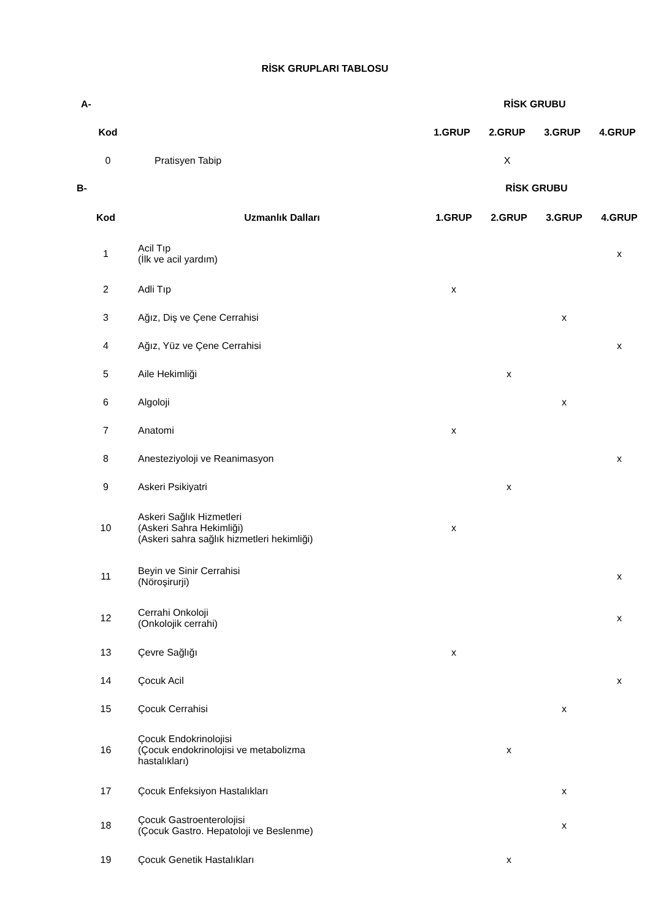RİSK GRUPLARI TABLOSU
| A- | | RİSK GRUBU | | | |
| --- | --- | --- | --- | --- | --- |
| Kod | | 1.GRUP | 2.GRUP | 3.GRUP | 4.GRUP |
| 0 | Pratisyen Tabip | | X | | |
| B- | | RİSK GRUBU | | | |
| --- | --- | --- | --- | --- | --- |
| Kod | Uzmanlık Dalları | 1.GRUP | 2.GRUP | 3.GRUP | 4.GRUP |
| 1 | Acil Tıp (İlk ve acil yardım) | | | | x |
| 2 | Adli Tıp | x | | | |
| 3 | Ağız, Diş ve Çene Cerrahisi | | | x | |
| 4 | Ağız, Yüz ve Çene Cerrahisi | | | | x |
| 5 | Aile Hekimliği | | x | | |
| 6 | Algoloji | | | x | |
| 7 | Anatomi | x | | | |
| 8 | Anesteziyoloji ve Reanimasyon | | | | x |
| 9 | Askeri Psikiyatri | | x | | |
| 10 | Askeri Sağlık Hizmetleri (Askeri Sahra Hekimliği) (Askeri sahra sağlık hizmetleri hekimliği) | x | | | |
| 11 | Beyin ve Sinir Cerrahisi (Nöroşirurji) | | | | x |
| 12 | Cerrahi Onkoloji (Onkolojik cerrahi) | | | | x |
| 13 | Çevre Sağlığı | x | | | |
| 14 | Çocuk Acil | | | | x |
| 15 | Çocuk Cerrahisi | | | x | |
| 16 | Çocuk Endokrinolojisi (Çocuk endokrinolojisi ve metabolizma hastalıkları) | | x | | |
| 17 | Çocuk Enfeksiyon Hastalıkları | | | x | |
| 18 | Çocuk Gastroenterolojisi (Çocuk Gastro. Hepatoloji ve Beslenme) | | | x | |
| 19 | Çocuk Genetik Hastalıkları | | x | | |